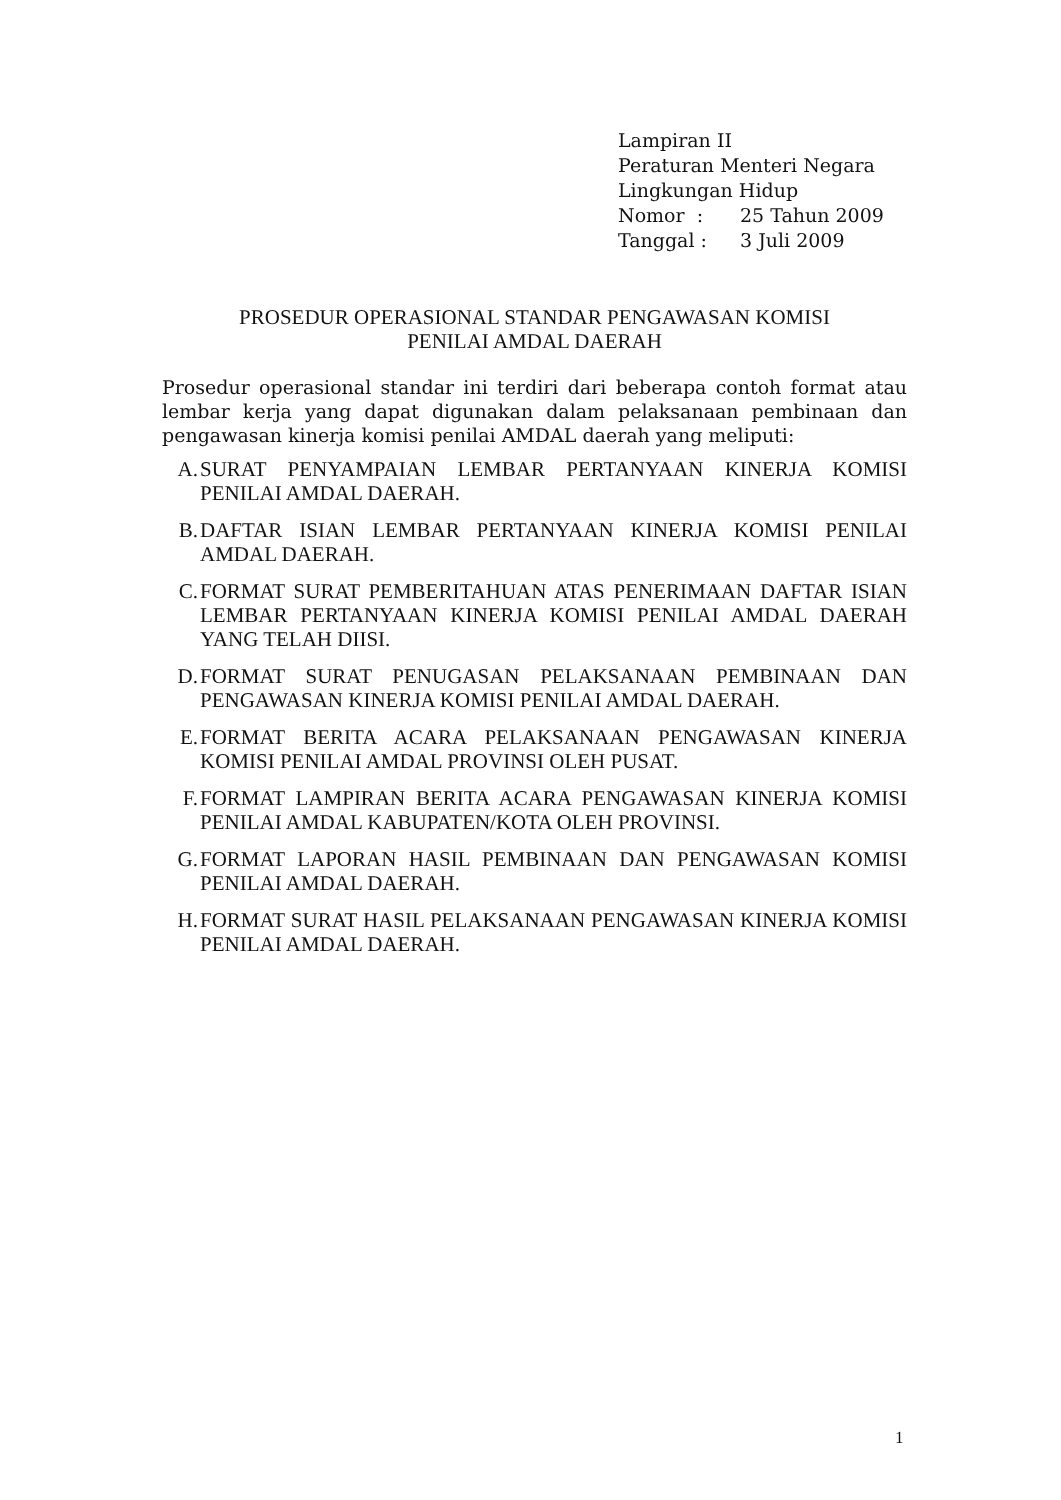Lampiran II
Peraturan Menteri Negara
Lingkungan Hidup
| Nomor : | 25 Tahun 2009 |
| Tanggal : | 3 Juli 2009 |
PROSEDUR OPERASIONAL STANDAR PENGAWASAN KOMISI
PENILAI AMDAL DAERAH
Prosedur operasional standar ini terdiri dari beberapa contoh format atau lembar kerja yang dapat digunakan dalam pelaksanaan pembinaan dan pengawasan kinerja komisi penilai AMDAL daerah yang meliputi:
A. SURAT PENYAMPAIAN LEMBAR PERTANYAAN KINERJA KOMISI PENILAI AMDAL DAERAH.
B. DAFTAR ISIAN LEMBAR PERTANYAAN KINERJA KOMISI PENILAI AMDAL DAERAH.
C. FORMAT SURAT PEMBERITAHUAN ATAS PENERIMAAN DAFTAR ISIAN LEMBAR PERTANYAAN KINERJA KOMISI PENILAI AMDAL DAERAH YANG TELAH DIISI.
D. FORMAT SURAT PENUGASAN PELAKSANAAN PEMBINAAN DAN PENGAWASAN KINERJA KOMISI PENILAI AMDAL DAERAH.
E. FORMAT BERITA ACARA PELAKSANAAN PENGAWASAN KINERJA KOMISI PENILAI AMDAL PROVINSI OLEH PUSAT.
F. FORMAT LAMPIRAN BERITA ACARA PENGAWASAN KINERJA KOMISI PENILAI AMDAL KABUPATEN/KOTA OLEH PROVINSI.
G. FORMAT LAPORAN HASIL PEMBINAAN DAN PENGAWASAN KOMISI PENILAI AMDAL DAERAH.
H. FORMAT SURAT HASIL PELAKSANAAN PENGAWASAN KINERJA KOMISI PENILAI AMDAL DAERAH.
1